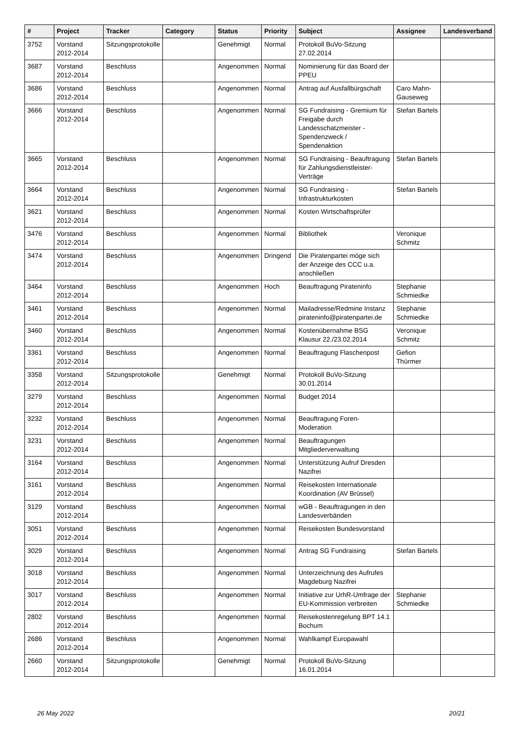| # | Project | Tracker | Category | Status | Priority | Subject | Assignee | Landesverband |
| --- | --- | --- | --- | --- | --- | --- | --- | --- |
| 3752 | Vorstand 2012-2014 | Sitzungsprotokolle | | Genehmigt | Normal | Protokoll BuVo-Sitzung 27.02.2014 | | |
| 3687 | Vorstand 2012-2014 | Beschluss | | Angenommen | Normal | Nominierung für das Board der PPEU | | |
| 3686 | Vorstand 2012-2014 | Beschluss | | Angenommen | Normal | Antrag auf Ausfallbürgschaft | Caro Mahn-Gauseweg | |
| 3666 | Vorstand 2012-2014 | Beschluss | | Angenommen | Normal | SG Fundraising - Gremium für Freigabe durch Landesschatzmeister - Spendenzweck / Spendenaktion | Stefan Bartels | |
| 3665 | Vorstand 2012-2014 | Beschluss | | Angenommen | Normal | SG Fundraising - Beauftragung für Zahlungsdienstleister-Verträge | Stefan Bartels | |
| 3664 | Vorstand 2012-2014 | Beschluss | | Angenommen | Normal | SG Fundraising - Infrastrukturkosten | Stefan Bartels | |
| 3621 | Vorstand 2012-2014 | Beschluss | | Angenommen | Normal | Kosten Wirtschaftsprüfer | | |
| 3476 | Vorstand 2012-2014 | Beschluss | | Angenommen | Normal | Bibliothek | Veronique Schmitz | |
| 3474 | Vorstand 2012-2014 | Beschluss | | Angenommen | Dringend | Die Piratenpartei möge sich der Anzeige des CCC u.a. anschließen | | |
| 3464 | Vorstand 2012-2014 | Beschluss | | Angenommen | Hoch | Beauftragung Pirateninfo | Stephanie Schmiedke | |
| 3461 | Vorstand 2012-2014 | Beschluss | | Angenommen | Normal | Mailadresse/Redmine Instanz pirateninfo@piratenpartei.de | Stephanie Schmiedke | |
| 3460 | Vorstand 2012-2014 | Beschluss | | Angenommen | Normal | Kostenübernahme BSG Klausur 22./23.02.2014 | Veronique Schmitz | |
| 3361 | Vorstand 2012-2014 | Beschluss | | Angenommen | Normal | Beauftragung Flaschenpost | Gefion Thürmer | |
| 3358 | Vorstand 2012-2014 | Sitzungsprotokolle | | Genehmigt | Normal | Protokoll BuVo-Sitzung 30.01.2014 | | |
| 3279 | Vorstand 2012-2014 | Beschluss | | Angenommen | Normal | Budget 2014 | | |
| 3232 | Vorstand 2012-2014 | Beschluss | | Angenommen | Normal | Beauftragung Foren-Moderation | | |
| 3231 | Vorstand 2012-2014 | Beschluss | | Angenommen | Normal | Beauftragungen Mitgliederverwaltung | | |
| 3164 | Vorstand 2012-2014 | Beschluss | | Angenommen | Normal | Unterstützung Aufruf Dresden Nazifrei | | |
| 3161 | Vorstand 2012-2014 | Beschluss | | Angenommen | Normal | Reisekosten Internationale Koordination (AV Brüssel) | | |
| 3129 | Vorstand 2012-2014 | Beschluss | | Angenommen | Normal | wGB - Beauftragungen in den Landesverbänden | | |
| 3051 | Vorstand 2012-2014 | Beschluss | | Angenommen | Normal | Reisekosten Bundesvorstand | | |
| 3029 | Vorstand 2012-2014 | Beschluss | | Angenommen | Normal | Antrag SG Fundraising | Stefan Bartels | |
| 3018 | Vorstand 2012-2014 | Beschluss | | Angenommen | Normal | Unterzeichnung des Aufrufes Magdeburg Nazifrei | | |
| 3017 | Vorstand 2012-2014 | Beschluss | | Angenommen | Normal | Initiative zur UrhR-Umfrage der EU-Kommission verbreiten | Stephanie Schmiedke | |
| 2802 | Vorstand 2012-2014 | Beschluss | | Angenommen | Normal | Reisekostenregelung BPT 14.1 Bochum | | |
| 2686 | Vorstand 2012-2014 | Beschluss | | Angenommen | Normal | Wahlkampf Europawahl | | |
| 2660 | Vorstand 2012-2014 | Sitzungsprotokolle | | Genehmigt | Normal | Protokoll BuVo-Sitzung 16.01.2014 | | |
26 May 2022 20/21